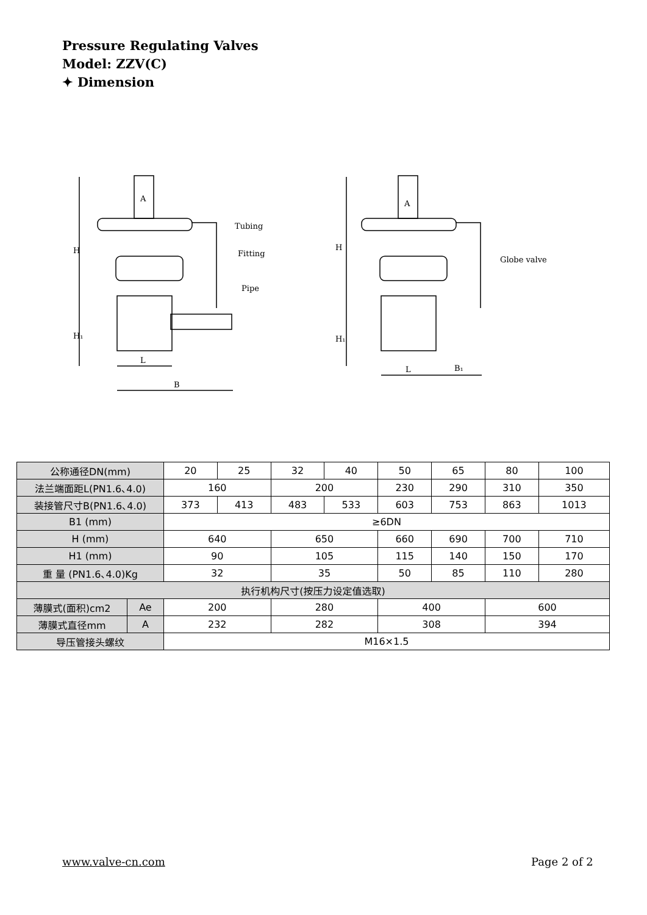Pressure Regulating Valves
Model: ZZV(C)
✦ Dimension
A
Tubing
Fitting
Pipe
H
H₁
L
B
A
Globe valve
H
H₁
L
B₁
| 公称通径DN(mm) | | 20 | 25 | 32 | 40 | 50 | 65 | 80 | 100 |
| 法兰端面距L(PN1.6､4.0) | | 160 | | 200 | | 230 | 290 | 310 | 350 |
| 装接管尺寸B(PN1.6､4.0) | | 373 | 413 | 483 | 533 | 603 | 753 | 863 | 1013 |
| B1 (mm) | | ≥6DN | | | | | | | |
| H (mm) | | 640 | | 650 | | 660 | 690 | 700 | 710 |
| H1 (mm) | | 90 | | 105 | | 115 | 140 | 150 | 170 |
| 重 量 (PN1.6､4.0)Kg | | 32 | | 35 | | 50 | 85 | 110 | 280 |
| 执行机构尺寸(按压力设定值选取) | | | | | | | | | |
| 薄膜式(面积)cm2 | Ae | 200 | | 280 | | 400 | | 600 | |
| 薄膜式直径mm | A | 232 | | 282 | | 308 | | 394 | |
| 导压管接头螺纹 | | M16×1.5 | | | | | | | |
www.valve-cn.com Page 2 of 2